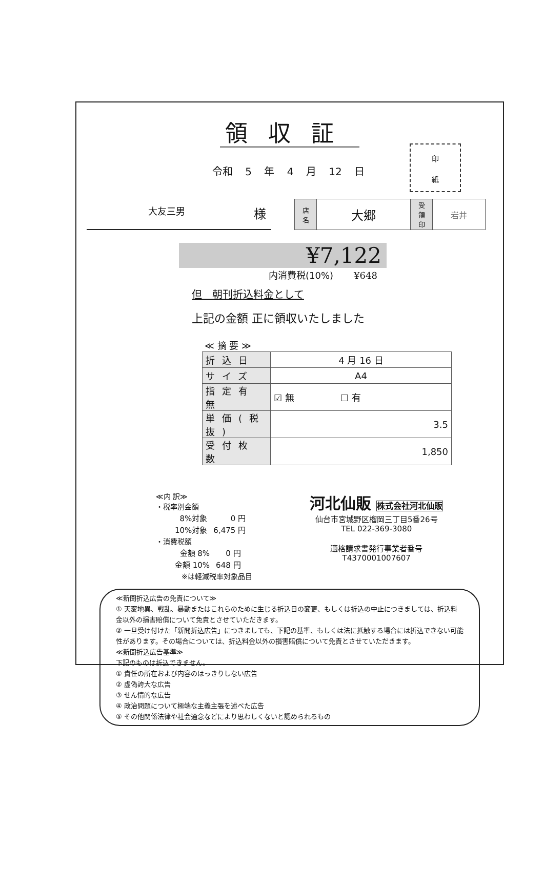領収証
令和 5 年 4 月 12 日
印
紙
大友三男 様
| 店 名 | 大郷 | 受 領 印 | 岩井 |
¥7,122
内消費税(10%) ¥648
但　朝刊折込料金として
上記の金額 正に領収いたしました
≪ 摘 要 ≫
| 折込日 | 4 月 16 日 |
| サイズ | A4 |
| 指定有無 | ☑ 無 ☐ 有 |
| 単価(税抜) | 3.5 |
| 受付枚数 | 1,850 |
≪内 訳≫
・税率別金額
| 8%対象 | 0 円 |
| 10%対象 | 6,475 円 |
・消費税額
| 金額 8% | 0 円 |
| 金額 10% | 648 円 |
※は軽減税率対象品目
河北仙販 株式会社河北仙販
仙台市宮城野区榴岡三丁目5番26号
TEL 022-369-3080
適格請求書発行事業者番号
T4370001007607
≪新聞折込広告の免責について≫
① 天変地異、戦乱、暴動またはこれらのために生じる折込日の変更、もしくは折込の中止につきましては、折込料金以外の損害賠償について免責とさせていただきます。
② 一旦受け付けた「新聞折込広告」につきましても、下記の基準、もしくは法に抵触する場合には折込できない可能性があります。その場合については、折込料金以外の損害賠償について免責とさせていただきます。
≪新聞折込広告基準≫
下記のものは折込できません。
① 責任の所在および内容のはっきりしない広告
② 虚偽誇大な広告
③ せん情的な広告
④ 政治問題について極端な主義主張を述べた広告
⑤ その他関係法律や社会通念などにより思わしくないと認められるもの